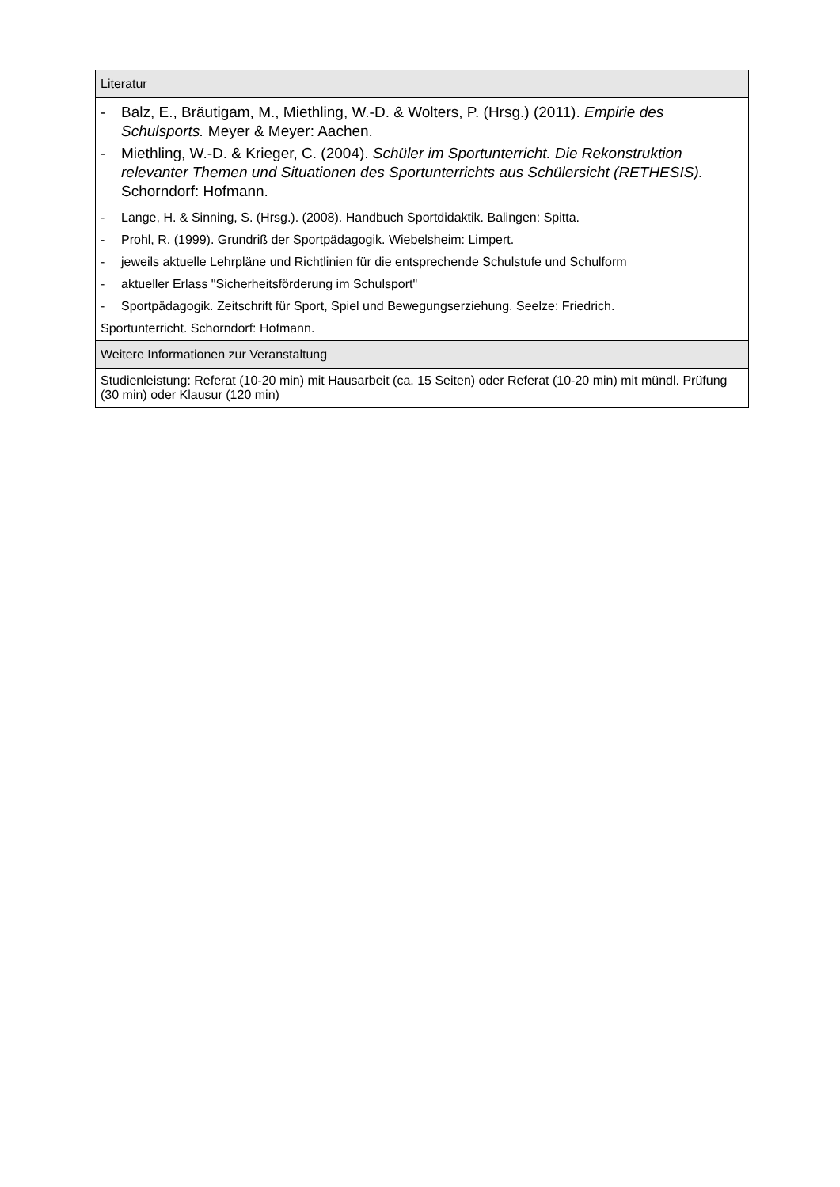| Literatur |
| --- |
| - Balz, E., Bräutigam, M., Miethling, W.-D. & Wolters, P. (Hrsg.) (2011). Empirie des Schulsports. Meyer & Meyer: Aachen. - Miethling, W.-D. & Krieger, C. (2004). Schüler im Sportunterricht. Die Rekonstruktion relevanter Themen und Situationen des Sportunterrichts aus Schülersicht (RETHESIS). Schorndorf: Hofmann. - Lange, H. & Sinning, S. (Hrsg.). (2008). Handbuch Sportdidaktik. Balingen: Spitta. - Prohl, R. (1999). Grundriß der Sportpädagogik. Wiebelsheim: Limpert. - jeweils aktuelle Lehrpläne und Richtlinien für die entsprechende Schulstufe und Schulform - aktueller Erlass "Sicherheitsförderung im Schulsport" - Sportpädagogik. Zeitschrift für Sport, Spiel und Bewegungserziehung. Seelze: Friedrich. Sportunterricht. Schorndorf: Hofmann. |
| Weitere Informationen zur Veranstaltung |
| Studienleistung: Referat (10-20 min) mit Hausarbeit (ca. 15 Seiten) oder Referat (10-20 min) mit mündl. Prüfung (30 min) oder Klausur (120 min) |